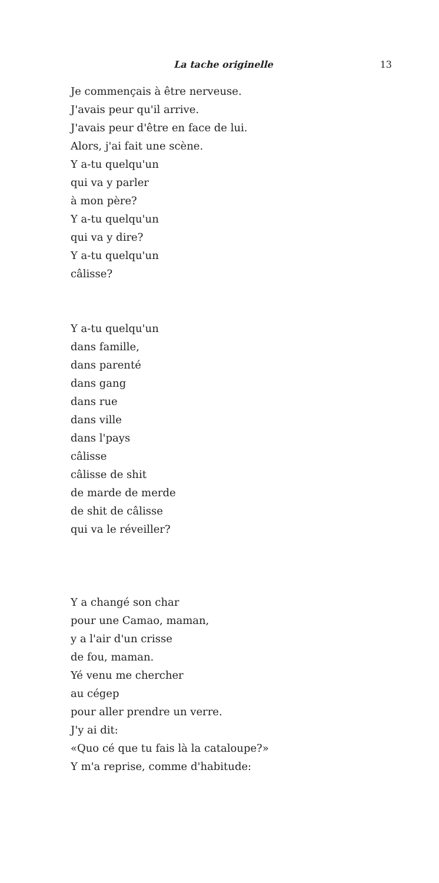La tache originelle 13
Je commençais à être nerveuse.
J'avais peur qu'il arrive.
J'avais peur d'être en face de lui.
Alors, j'ai fait une scène.
Y a-tu quelqu'un
qui va y parler
à mon père?
Y a-tu quelqu'un
qui va y dire?
Y a-tu quelqu'un
câlisse?
Y a-tu quelqu'un
dans famille,
dans parenté
dans gang
dans rue
dans ville
dans l'pays
câlisse
câlisse de shit
de marde de merde
de shit de câlisse
qui va le réveiller?
Y a changé son char
pour une Camao, maman,
y a l'air d'un crisse
de fou, maman.
Yé venu me chercher
au cégep
pour aller prendre un verre.
J'y ai dit:
«Quo cé que tu fais là la cataloupe?»
Y m'a reprise, comme d'habitude: